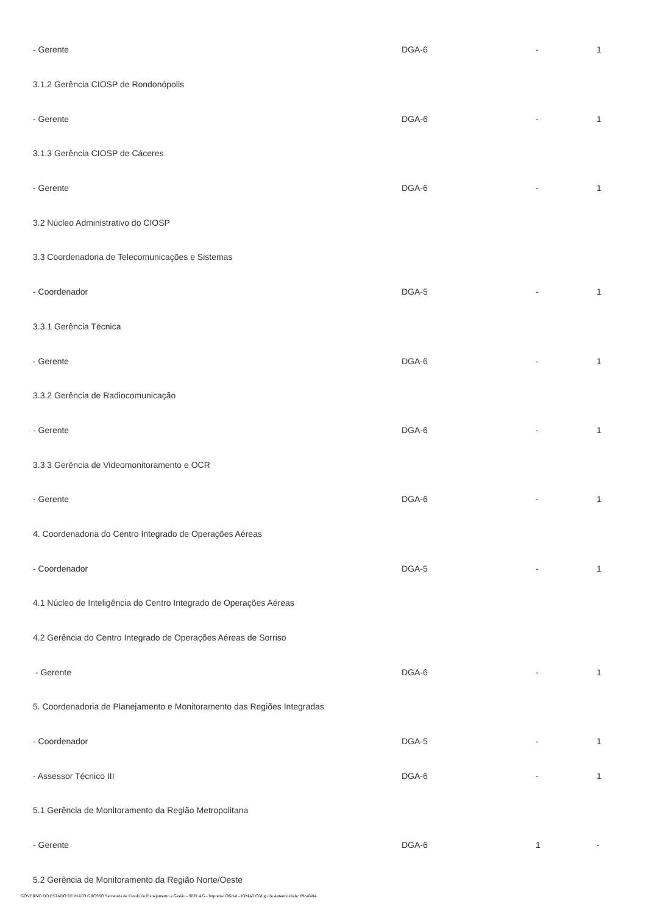| - Gerente | DGA-6 | - | 1 |
| 3.1.2 Gerência CIOSP de Rondonópolis | | | |
| - Gerente | DGA-6 | - | 1 |
| 3.1.3 Gerência CIOSP de Cáceres | | | |
| - Gerente | DGA-6 | - | 1 |
| 3.2 Núcleo Administrativo do CIOSP | | | |
| 3.3 Coordenadoria de Telecomunicações e Sistemas | | | |
| - Coordenador | DGA-5 | - | 1 |
| 3.3.1 Gerência Técnica | | | |
| - Gerente | DGA-6 | - | 1 |
| 3.3.2 Gerência de Radiocomunicação | | | |
| - Gerente | DGA-6 | - | 1 |
| 3.3.3 Gerência de Videomonitoramento e OCR | | | |
| - Gerente | DGA-6 | - | 1 |
| 4. Coordenadoria do Centro Integrado de Operações Aéreas | | | |
| - Coordenador | DGA-5 | - | 1 |
| 4.1 Núcleo de Inteligência do Centro Integrado de Operações Aéreas | | | |
| 4.2 Gerência do Centro Integrado de Operações Aéreas de Sorriso | | | |
| - Gerente | DGA-6 | - | 1 |
| 5. Coordenadoria de Planejamento e Monitoramento das Regiões Integradas | | | |
| - Coordenador | DGA-5 | - | 1 |
| - Assessor Técnico III | DGA-6 | - | 1 |
| 5.1 Gerência de Monitoramento da Região Metropolitana | | | |
| - Gerente | DGA-6 | 1 | - |
| 5.2 Gerência de Monitoramento da Região Norte/Oeste | | | |
GOVERNO DO ESTADO DE MATO GROSSO Secretaria de Estado de Planejamento e Gestão - SEPLAG - Imprensa Oficial - IOMAT Código de Autenticidade: 69ca6e84